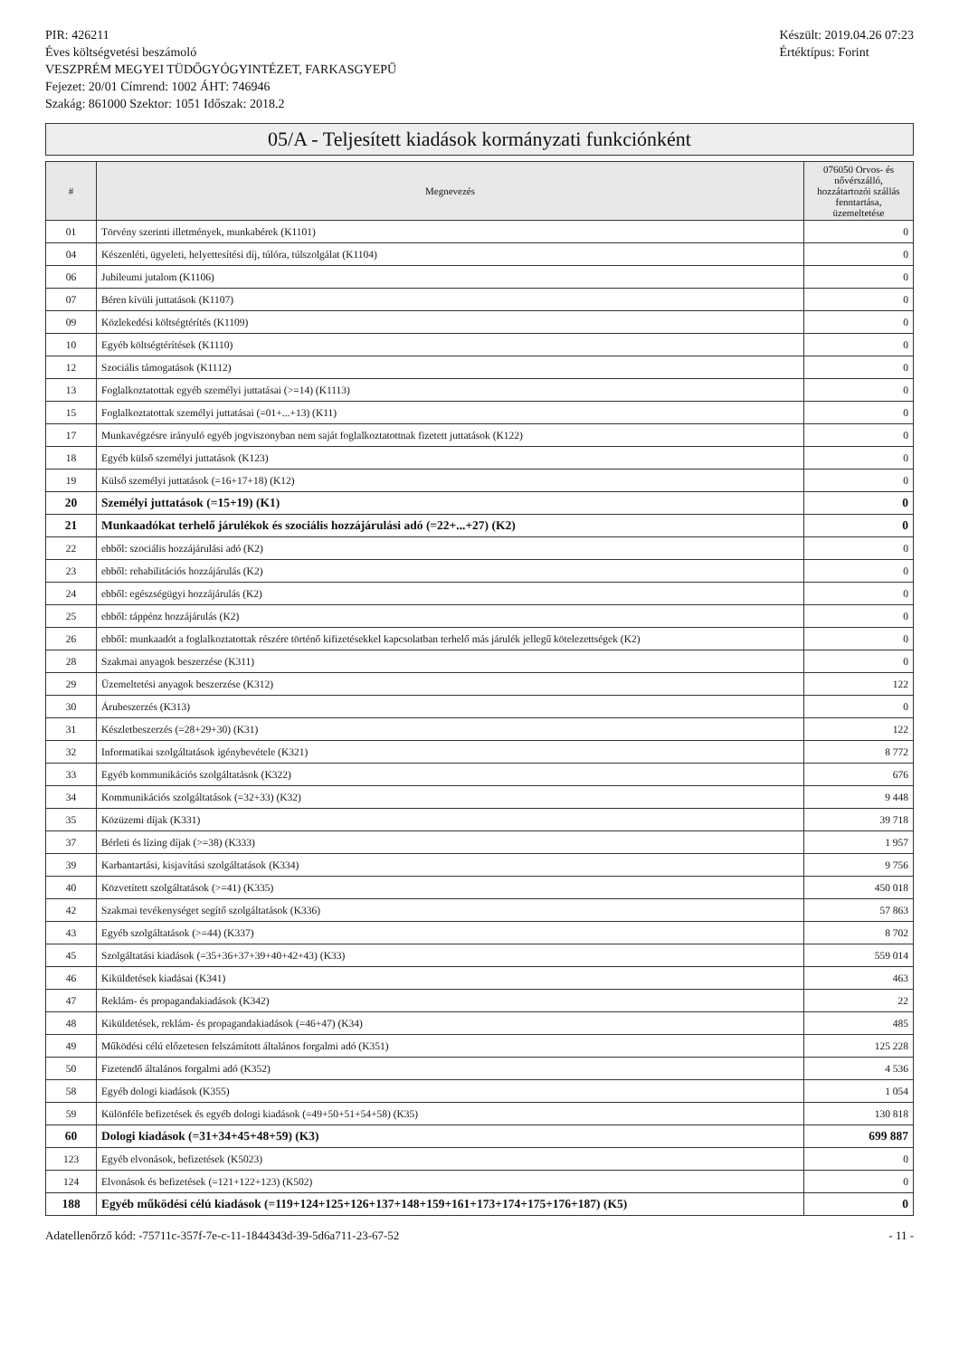PIR: 426211
Éves költségvetési beszámoló
VESZPRÉM MEGYEI TÜDŐGYÓGYINTÉZET, FARKASGYEPŰ
Fejezet: 20/01 Címrend: 1002 ÁHT: 746946
Szakág: 861000 Szektor: 1051 Időszak: 2018.2
Készült: 2019.04.26 07:23
Értéktípus: Forint
05/A - Teljesített kiadások kormányzati funkciónként
| # | Megnevezés | 076050 Orvos- és nővérszálló, hozzátartozói szállás fenntartása, üzemeltetése |
| --- | --- | --- |
| 01 | Törvény szerinti illetmények, munkabérek (K1101) | 0 |
| 04 | Készenléti, ügyeleti, helyettesítési díj, túlóra, túlszolgálat (K1104) | 0 |
| 06 | Jubileumi jutalom (K1106) | 0 |
| 07 | Béren kívüli juttatások (K1107) | 0 |
| 09 | Közlekedési költségtérítés (K1109) | 0 |
| 10 | Egyéb költségtérítések (K1110) | 0 |
| 12 | Szociális támogatások (K1112) | 0 |
| 13 | Foglalkoztatottak egyéb személyi juttatásai (>=14) (K1113) | 0 |
| 15 | Foglalkoztatottak személyi juttatásai (=01+...+13) (K11) | 0 |
| 17 | Munkavégzésre irányuló egyéb jogviszonyban nem saját foglalkoztatottnak fizetett juttatások (K122) | 0 |
| 18 | Egyéb külső személyi juttatások (K123) | 0 |
| 19 | Külső személyi juttatások (=16+17+18) (K12) | 0 |
| 20 | Személyi juttatások (=15+19) (K1) | 0 |
| 21 | Munkaadókat terhelő járulékok és szociális hozzájárulási adó (=22+...+27) (K2) | 0 |
| 22 | ebből: szociális hozzájárulási adó (K2) | 0 |
| 23 | ebből: rehabilitációs hozzájárulás (K2) | 0 |
| 24 | ebből: egészségügyi hozzájárulás (K2) | 0 |
| 25 | ebből: táppénz hozzájárulás (K2) | 0 |
| 26 | ebből: munkaadót a foglalkoztatottak részére történő kifizetésekkel kapcsolatban terhelő más járulék jellegű kötelezettségek (K2) | 0 |
| 28 | Szakmai anyagok beszerzése (K311) | 0 |
| 29 | Üzemeltetési anyagok beszerzése (K312) | 122 |
| 30 | Árubeszerzés (K313) | 0 |
| 31 | Készletbeszerzés (=28+29+30) (K31) | 122 |
| 32 | Informatikai szolgáltatások igénybevétele (K321) | 8 772 |
| 33 | Egyéb kommunikációs szolgáltatások (K322) | 676 |
| 34 | Kommunikációs szolgáltatások (=32+33) (K32) | 9 448 |
| 35 | Közüzemi díjak (K331) | 39 718 |
| 37 | Bérleti és lízing díjak (>=38) (K333) | 1 957 |
| 39 | Karbantartási, kisjavítási szolgáltatások (K334) | 9 756 |
| 40 | Közvetített szolgáltatások (>=41) (K335) | 450 018 |
| 42 | Szakmai tevékenységet segítő szolgáltatások (K336) | 57 863 |
| 43 | Egyéb szolgáltatások (>=44) (K337) | 8 702 |
| 45 | Szolgáltatási kiadások (=35+36+37+39+40+42+43) (K33) | 559 014 |
| 46 | Kiküldetések kiadásai (K341) | 463 |
| 47 | Reklám- és propagandakiadások (K342) | 22 |
| 48 | Kiküldetések, reklám- és propagandakiadások (=46+47) (K34) | 485 |
| 49 | Működési célú előzetesen felszámított általános forgalmi adó (K351) | 125 228 |
| 50 | Fizetendő általános forgalmi adó (K352) | 4 536 |
| 58 | Egyéb dologi kiadások (K355) | 1 054 |
| 59 | Különféle befizetések és egyéb dologi kiadások (=49+50+51+54+58) (K35) | 130 818 |
| 60 | Dologi kiadások (=31+34+45+48+59) (K3) | 699 887 |
| 123 | Egyéb elvonások, befizetések (K5023) | 0 |
| 124 | Elvonások és befizetések (=121+122+123) (K502) | 0 |
| 188 | Egyéb működési célú kiadások (=119+124+125+126+137+148+159+161+173+174+175+176+187) (K5) | 0 |
Adatellenőrző kód: -75711c-357f-7e-c-11-1844343d-39-5d6a711-23-67-52 - 11 -